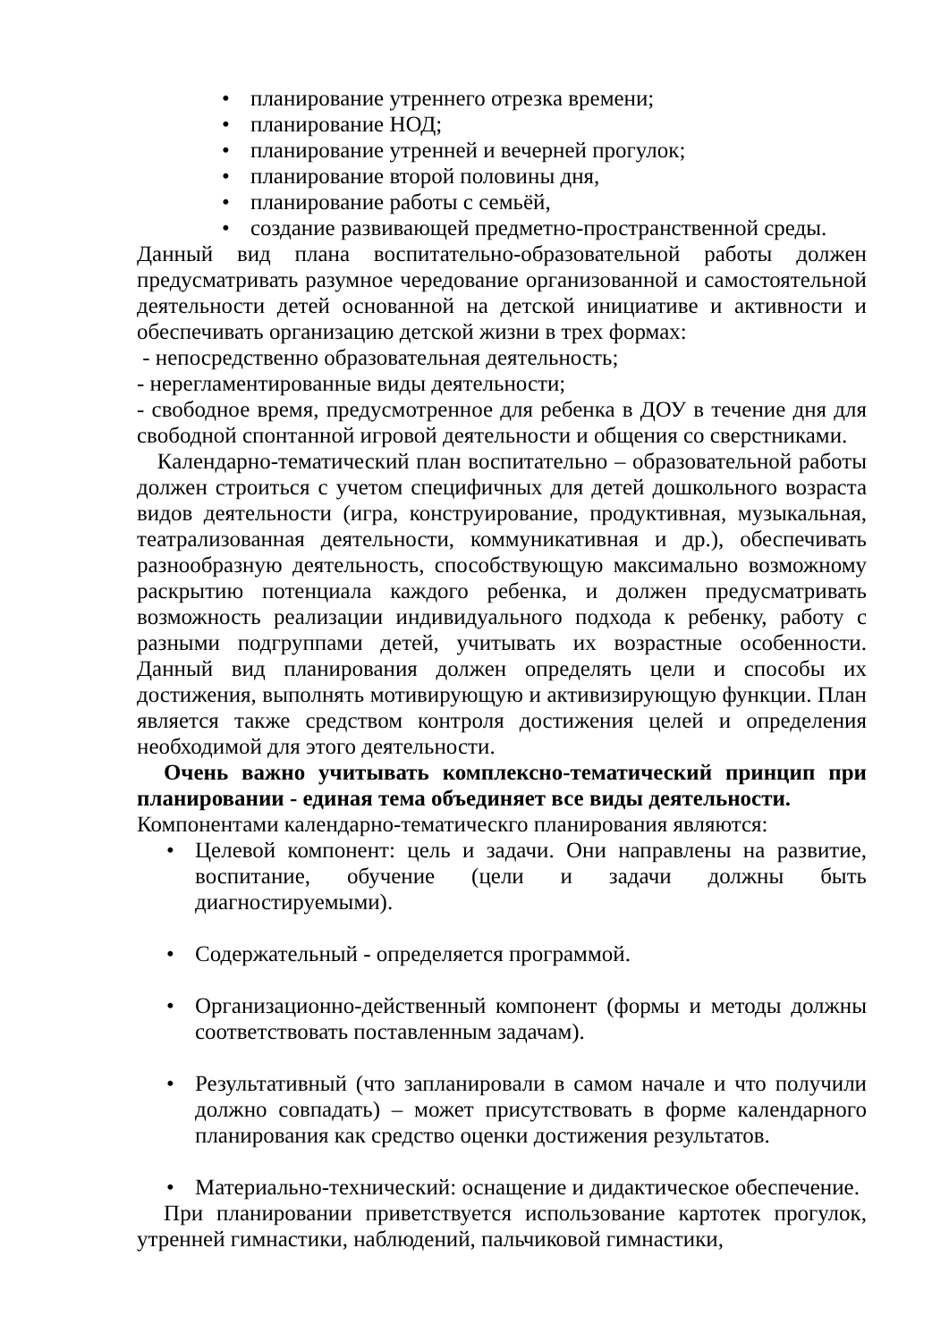• планирование утреннего отрезка времени;
• планирование НОД;
• планирование утренней и вечерней прогулок;
• планирование второй половины дня,
• планирование работы с семьёй,
• создание развивающей предметно-пространственной среды.
Данный вид плана воспитательно-образовательной работы должен предусматривать разумное чередование организованной и самостоятельной деятельности детей основанной на детской инициативе и активности и обеспечивать организацию детской жизни в трех формах:
- непосредственно образовательная деятельность;
- нерегламентированные виды деятельности;
- свободное время, предусмотренное для ребенка в ДОУ в течение дня для свободной спонтанной игровой деятельности и общения со сверстниками.
Календарно-тематический план воспитательно – образовательной работы должен строиться с учетом специфичных для детей дошкольного возраста видов деятельности (игра, конструирование, продуктивная, музыкальная, театрализованная деятельности, коммуникативная и др.), обеспечивать разнообразную деятельность, способствующую максимально возможному раскрытию потенциала каждого ребенка, и должен предусматривать возможность реализации индивидуального подхода к ребенку, работу с разными подгруппами детей, учитывать их возрастные особенности. Данный вид планирования должен определять цели и способы их достижения, выполнять мотивирующую и активизирующую функции. План является также средством контроля достижения целей и определения необходимой для этого деятельности.
Очень важно учитывать комплексно-тематический принцип при планировании - единая тема объединяет все виды деятельности.
Компонентами календарно-тематическго планирования являются:
• Целевой компонент: цель и задачи. Они направлены на развитие, воспитание, обучение (цели и задачи должны быть диагностируемыми).
• Содержательный - определяется программой.
• Организационно-действенный компонент (формы и методы должны соответствовать поставленным задачам).
• Результативный (что запланировали в самом начале и что получили должно совпадать) – может присутствовать в форме календарного планирования как средство оценки достижения результатов.
• Материально-технический: оснащение и дидактическое обеспечение.
При планировании приветствуется использование картотек прогулок, утренней гимнастики, наблюдений, пальчиковой гимнастики,